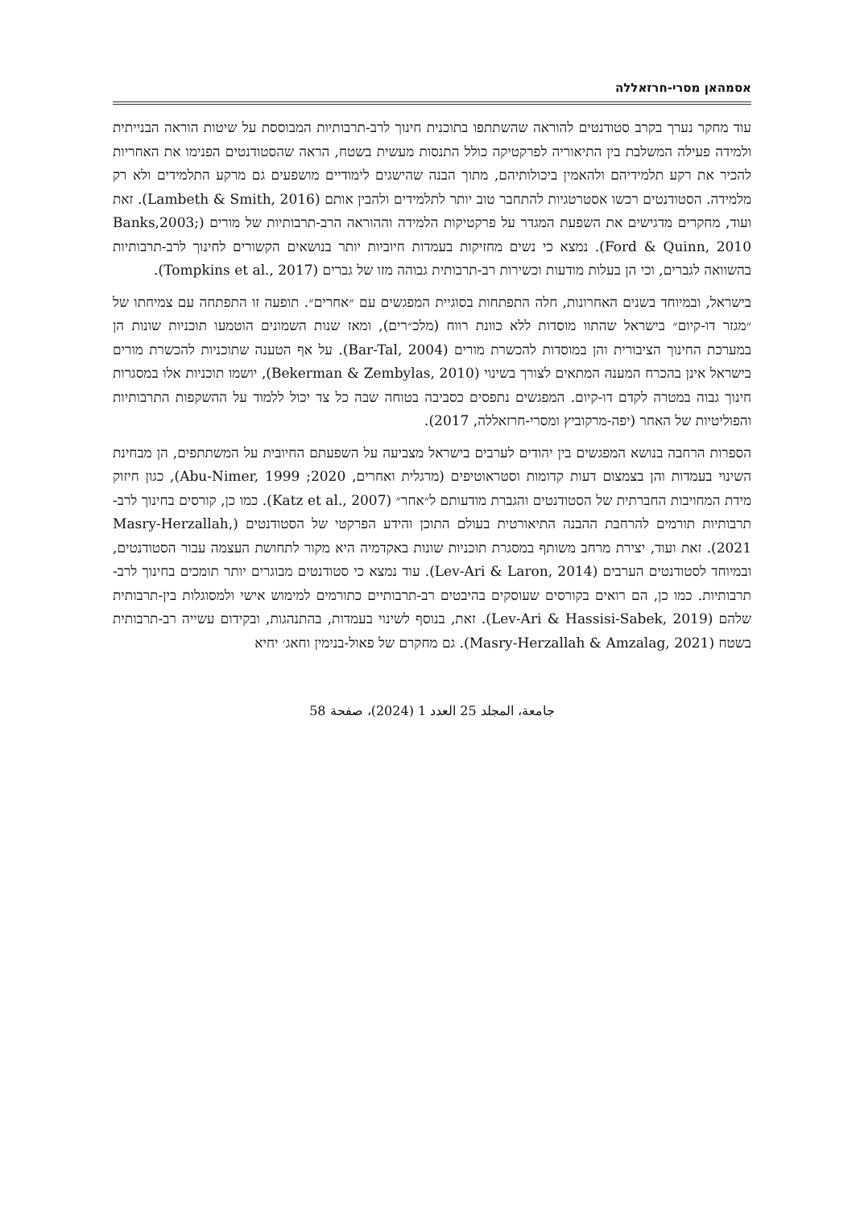אסמהאן מסרי-חרזאללה
עוד מחקר נערך בקרב סטודנטים להוראה שהשתתפו בתוכנית חינוך לרב-תרבותיות המבוססת על שיטות הוראה הבנייתית ולמידה פעילה המשלבת בין התיאוריה לפרקטיקה כולל התנסות מעשית בשטח, הראה שהסטודנטים הפנימו את האחריות להכיר את רקע תלמידיהם ולהאמין ביכולותיהם, מתוך הבנה שהישגים לימודיים מושפעים גם מרקע התלמידים ולא רק מלמידה. הסטודנטים רכשו אסטרטגיות להתחבר טוב יותר לתלמידים ולהבין אותם (Lambeth & Smith, 2016). זאת ועוד, מחקרים מדגישים את השפעת המגדר על פרקטיקות הלמידה וההוראה הרב-תרבותיות של מורים (Banks,2003; Ford & Quinn, 2010). נמצא כי נשים מחזיקות בעמדות חיוביות יותר בנושאים הקשורים לחינוך לרב-תרבותיות בהשוואה לגברים, וכי הן בעלות מודעות וכשירות רב-תרבותית גבוהה מזו של גברים (Tompkins et al., 2017).
בישראל, ובמיוחד בשנים האחרונות, חלה התפתחות בסוגיית המפגשים עם ״אחרים״. תופעה זו התפתחה עם צמיחתו של ״מגזר דו-קיום״ בישראל שהתוו מוסדות ללא כוונת רווח (מלכ״רים), ומאז שנות השמונים הוטמעו תוכניות שונות הן במערכת החינוך הציבורית והן במוסדות להכשרת מורים (Bar-Tal, 2004). על אף הטענה שתוכניות להכשרת מורים בישראל אינן בהכרח המענה המתאים לצורך בשינוי (Bekerman & Zembylas, 2010), יושמו תוכניות אלו במסגרות חינוך גבוה במטרה לקדם דו-קיום. המפגשים נתפסים כסביבה בטוחה שבה כל צד יכול ללמוד על ההשקפות התרבותיות והפוליטיות של האחר (יפה-מרקוביץ ומסרי-חרזאללה, 2017).
הספרות הרחבה בנושא המפגשים בין יהודים לערבים בישראל מצביעה על השפעתם החיובית על המשתתפים, הן מבחינת השינוי בעמדות והן בצמצום דעות קדומות וסטראוטיפים (מרגלית ואחרים, 2020; Abu-Nimer, 1999), כגון חיזוק מידת המחויבות החברתית של הסטודנטים והגברת מודעותם ל״אחר״ (Katz et al., 2007). כמו כן, קורסים בחינוך לרב-תרבותיות תורמים להרחבת ההבנה התיאורטית בעולם התוכן והידע הפרקטי של הסטודנטים (Masry-Herzallah, 2021). זאת ועוד, יצירת מרחב משותף במסגרת תוכניות שונות באקדמיה היא מקור לתחושת העצמה עבור הסטודנטים, ובמיוחד לסטודנטים הערבים (Lev-Ari & Laron, 2014). עוד נמצא כי סטודנטים מבוגרים יותר תומכים בחינוך לרב-תרבותיות. כמו כן, הם רואים בקורסים שעוסקים בהיבטים רב-תרבותיים כתורמים למימוש אישי ולמסוגלות בין-תרבותית שלהם (Lev-Ari & Hassisi-Sabek, 2019). זאת, בנוסף לשינוי בעמדות, בהתנהגות, ובקידום עשייה רב-תרבותית בשטח (Masry-Herzallah & Amzalag, 2021). גם מחקרם של פאול-בנימין וחאג׳ יחיא
جامعة، المجلد 25 العدد 1 (2024)، صفحة 58